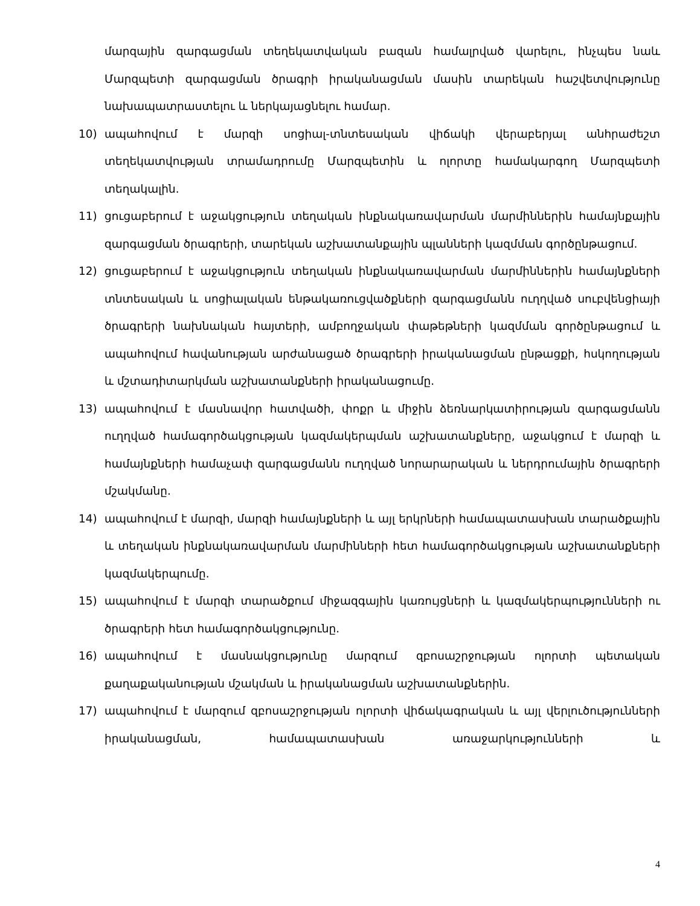մարզային զարգացման տեղեկատվական բազան համալրված վարելու, ինչպես նաև Մարզպետի զարգացման ծրագրի իրականացման մասին տարեկան հաշվետվությունը նախապատրաստելու և ներկայացնելու համար.
10) ապահովում է մարզի սոցիալ-տնտեսական վիճակի վերաբերյալ անհրաժեշտ տեղեկատվության տրամադրումը Մարզպետին և ոլորտը համակարգող Մարզպետի տեղակալին.
11) ցուցաբերում է աջակցություն տեղական ինքնակառավարման մարմիններին համայնքային զարգացման ծրագրերի, տարեկան աշխատանքային պլանների կազմման գործընթացում.
12) ցուցաբերում է աջակցություն տեղական ինքնակառավարման մարմիններին համայնքների տնտեսական և սոցիալական ենթակառուցվածքների զարգացմանն ուղղված սուբվենցիայի ծրագրերի նախնական հայտերի, ամբողջական փաթեթների կազմման գործընթացում և ապահովում հավանության արժանացած ծրագրերի իրականացման ընթացքի, հսկողության և մշտադիտարկման աշխատանքների իրականացումը.
13) ապահովում է մասնավոր հատվածի, փոքր և միջին ձեռնարկատիրության զարգացմանն ուղղված համագործակցության կազմակերպման աշխատանքները, աջակցում է մարզի և համայնքների համաչափ զարգացմանն ուղղված նորարարական և ներդրումային ծրագրերի մշակմանը.
14) ապահովում է մարզի, մարզի համայնքների և այլ երկրների համապատասխան տարածքային և տեղական ինքնակառավարման մարմինների հետ համագործակցության աշխատանքների կազմակերպումը.
15) ապահովում է մարզի տարածքում միջազգային կառույցների և կազմակերպությունների ու ծրագրերի հետ համագործակցությունը.
16) ապահովում է մասնակցությունը մարզում զբոսաշրջության ոլորտի պետական քաղաքականության մշակման և իրականացման աշխատանքներին.
17) ապահովում է մարզում զբոսաշրջության ոլորտի վիճակագրական և այլ վերլուծությունների իրականացման, համապատասխան առաջարկությունների և
4